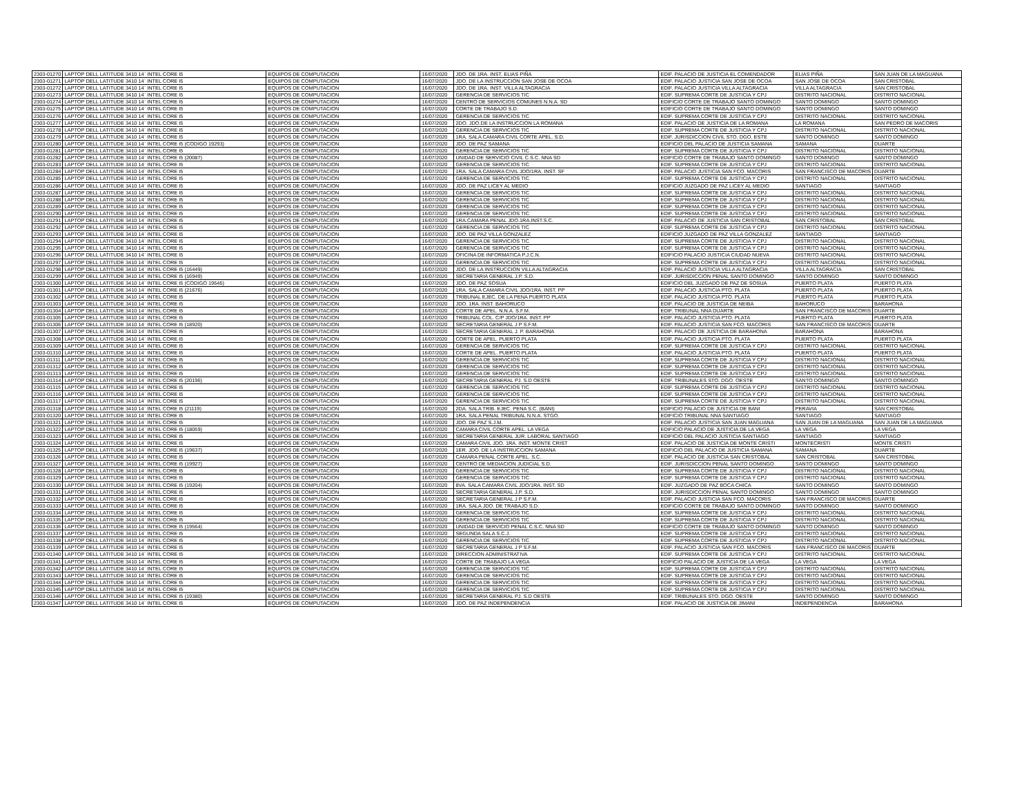| 2303-01270 | LAPTOP DELL LATITUDE 3410 14¨ INTEL CORE I5 | EQUIPOS DE COMPUTACION | 16/07/2020 | JDO. DE 1RA. INST. ELIAS PIÑA | EDIF. PALACIO DE JUSTICIA EL COMENDADOR | ELIAS PIÑA | SAN JUAN DE LA MAGUANA |
| 2303-01271 | LAPTOP DELL LATITUDE 3410 14¨ INTEL CORE I5 | EQUIPOS DE COMPUTACION | 16/07/2020 | JDO. DE LA INSTRUCCION SAN JOSE DE OCOA | EDIF. PALACIO JUSTICIA SAN JOSE DE OCOA | SAN JOSE DE OCOA | SAN CRISTOBAL |
| 2303-01272 | LAPTOP DELL LATITUDE 3410 14¨ INTEL CORE I5 | EQUIPOS DE COMPUTACION | 16/07/2020 | JDO. DE 1RA. INST. VILLA ALTAGRACIA | EDIF. PALACIO JUSTICIA VILLA ALTAGRACIA | VILLA ALTAGRACIA | SAN CRISTOBAL |
| 2303-01273 | LAPTOP DELL LATITUDE 3410 14¨ INTEL CORE I5 | EQUIPOS DE COMPUTACION | 16/07/2020 | GERENCIA DE SERVICIOS TIC | EDIF. SUPREMA CORTE DE JUSTICIA Y CPJ | DISTRITO NACIONAL | DISTRITO NACIONAL |
| 2303-01274 | LAPTOP DELL LATITUDE 3410 14¨ INTEL CORE I5 | EQUIPOS DE COMPUTACION | 16/07/2020 | CENTRO DE SERVICIOS COMUNES N.N.A. SD | EDIFICIO CORTE DE TRABAJO SANTO DOMINGO | SANTO DOMINGO | SANTO DOMINGO |
| 2303-01275 | LAPTOP DELL LATITUDE 3410 14¨ INTEL CORE I5 | EQUIPOS DE COMPUTACION | 16/07/2020 | CORTE DE TRABAJO S.D. | EDIFICIO CORTE DE TRABAJO SANTO DOMINGO | SANTO DOMINGO | SANTO DOMINGO |
| 2303-01276 | LAPTOP DELL LATITUDE 3410 14¨ INTEL CORE I5 | EQUIPOS DE COMPUTACION | 16/07/2020 | GERENCIA DE SERVICIOS TIC | EDIF. SUPREMA CORTE DE JUSTICIA Y CPJ | DISTRITO NACIONAL | DISTRITO NACIONAL |
| 2303-01277 | LAPTOP DELL LATITUDE 3410 14¨ INTEL CORE I5 | EQUIPOS DE COMPUTACION | 16/07/2020 | 2DO. JDO.DE LA INSTRUCCION LA ROMANA | EDIF. PALACIO DE JUSTICIA DE LA ROMANA | LA ROMANA | SAN PEDRO DE MACORIS |
| 2303-01278 | LAPTOP DELL LATITUDE 3410 14¨ INTEL CORE I5 | EQUIPOS DE COMPUTACION | 16/07/2020 | GERENCIA DE SERVICIOS TIC | EDIF. SUPREMA CORTE DE JUSTICIA Y CPJ | DISTRITO NACIONAL | DISTRITO NACIONAL |
| 2303-01279 | LAPTOP DELL LATITUDE 3410 14¨ INTEL CORE I5 | EQUIPOS DE COMPUTACION | 16/07/2020 | 1RA. SALA CAMARA CIVIL CORTE APEL. S.D. | EDIF. JURISDICCION CIVIL STO. DGO. ESTE | SANTO DOMINGO | SANTO DOMINGO |
| 2303-01280 | LAPTOP DELL LATITUDE 3410 14¨ INTEL CORE I5 (CODIGO 19293) | EQUIPOS DE COMPUTACION | 16/07/2020 | JDO. DE PAZ SAMANA | EDIFICIO DEL PALACIO DE JUSTICIA SAMANA | SAMANA | DUARTE |
| 2303-01281 | LAPTOP DELL LATITUDE 3410 14¨ INTEL CORE I5 | EQUIPOS DE COMPUTACION | 16/07/2020 | GERENCIA DE SERVICIOS TIC | EDIF. SUPREMA CORTE DE JUSTICIA Y CPJ | DISTRITO NACIONAL | DISTRITO NACIONAL |
| 2303-01282 | LAPTOP DELL LATITUDE 3410 14¨ INTEL CORE I5 (20087) | EQUIPOS DE COMPUTACION | 16/07/2020 | UNIDAD DE SERVICIO CIVIL C.S.C. NNA SD | EDIFICIO CORTE DE TRABAJO SANTO DOMINGO | SANTO DOMINGO | SANTO DOMINGO |
| 2303-01283 | LAPTOP DELL LATITUDE 3410 14¨ INTEL CORE I5 | EQUIPOS DE COMPUTACION | 16/07/2020 | GERENCIA DE SERVICIOS TIC | EDIF. SUPREMA CORTE DE JUSTICIA Y CPJ | DISTRITO NACIONAL | DISTRITO NACIONAL |
| 2303-01284 | LAPTOP DELL LATITUDE 3410 14¨ INTEL CORE I5 | EQUIPOS DE COMPUTACION | 16/07/2020 | 1RA. SALA CAMARA CIVIL JDO/1RA. INST. SF | EDIF. PALACIO JUSTICIA SAN FCO. MACORIS | SAN FRANCISCO DE MACORIS | DUARTE |
| 2303-01285 | LAPTOP DELL LATITUDE 3410 14¨ INTEL CORE I5 | EQUIPOS DE COMPUTACION | 16/07/2020 | GERENCIA DE SERVICIOS TIC | EDIF. SUPREMA CORTE DE JUSTICIA Y CPJ | DISTRITO NACIONAL | DISTRITO NACIONAL |
| 2303-01286 | LAPTOP DELL LATITUDE 3410 14¨ INTEL CORE I5 | EQUIPOS DE COMPUTACION | 16/07/2020 | JDO. DE PAZ LICEY AL MEDIO | EDIFICIO JUZGADO DE PAZ LICEY AL MEDIO | SANTIAGO | SANTIAGO |
| 2303-01287 | LAPTOP DELL LATITUDE 3410 14¨ INTEL CORE I5 | EQUIPOS DE COMPUTACION | 16/07/2020 | GERENCIA DE SERVICIOS TIC | EDIF. SUPREMA CORTE DE JUSTICIA Y CPJ | DISTRITO NACIONAL | DISTRITO NACIONAL |
| 2303-01288 | LAPTOP DELL LATITUDE 3410 14¨ INTEL CORE I5 | EQUIPOS DE COMPUTACION | 16/07/2020 | GERENCIA DE SERVICIOS TIC | EDIF. SUPREMA CORTE DE JUSTICIA Y CPJ | DISTRITO NACIONAL | DISTRITO NACIONAL |
| 2303-01289 | LAPTOP DELL LATITUDE 3410 14¨ INTEL CORE I5 | EQUIPOS DE COMPUTACION | 16/07/2020 | GERENCIA DE SERVICIOS TIC | EDIF. SUPREMA CORTE DE JUSTICIA Y CPJ | DISTRITO NACIONAL | DISTRITO NACIONAL |
| 2303-01290 | LAPTOP DELL LATITUDE 3410 14¨ INTEL CORE I5 | EQUIPOS DE COMPUTACION | 16/07/2020 | GERENCIA DE SERVICIOS TIC | EDIF. SUPREMA CORTE DE JUSTICIA Y CPJ | DISTRITO NACIONAL | DISTRITO NACIONAL |
| 2303-01291 | LAPTOP DELL LATITUDE 3410 14¨ INTEL CORE I5 | EQUIPOS DE COMPUTACION | 16/07/2020 | 1RA.CAMARA PENAL JDO.1RA.INST.S.C. | EDIF. PALACIO DE JUSTICIA SAN CRISTOBAL | SAN CRISTOBAL | SAN CRISTOBAL |
| 2303-01292 | LAPTOP DELL LATITUDE 3410 14¨ INTEL CORE I5 | EQUIPOS DE COMPUTACION | 16/07/2020 | GERENCIA DE SERVICIOS TIC | EDIF. SUPREMA CORTE DE JUSTICIA Y CPJ | DISTRITO NACIONAL | DISTRITO NACIONAL |
| 2303-01293 | LAPTOP DELL LATITUDE 3410 14¨ INTEL CORE I5 | EQUIPOS DE COMPUTACION | 16/07/2020 | JDO. DE PAZ VILLA GONZALEZ | EDIFICIO JUZGADO DE PAZ VILLA GONZALEZ | SANTIAGO | SANTIAGO |
| 2303-01294 | LAPTOP DELL LATITUDE 3410 14¨ INTEL CORE I5 | EQUIPOS DE COMPUTACION | 16/07/2020 | GERENCIA DE SERVICIOS TIC | EDIF. SUPREMA CORTE DE JUSTICIA Y CPJ | DISTRITO NACIONAL | DISTRITO NACIONAL |
| 2303-01295 | LAPTOP DELL LATITUDE 3410 14¨ INTEL CORE I5 | EQUIPOS DE COMPUTACION | 16/07/2020 | GERENCIA DE SERVICIOS TIC | EDIF. SUPREMA CORTE DE JUSTICIA Y CPJ | DISTRITO NACIONAL | DISTRITO NACIONAL |
| 2303-01296 | LAPTOP DELL LATITUDE 3410 14¨ INTEL CORE I5 | EQUIPOS DE COMPUTACION | 16/07/2020 | OFICINA DE INFORMATICA P.J.C.N. | EDIFICIO PALACIO JUSTICIA CIUDAD NUEVA | DISTRITO NACIONAL | DISTRITO NACIONAL |
| 2303-01297 | LAPTOP DELL LATITUDE 3410 14¨ INTEL CORE I5 | EQUIPOS DE COMPUTACION | 16/07/2020 | GERENCIA DE SERVICIOS TIC | EDIF. SUPREMA CORTE DE JUSTICIA Y CPJ | DISTRITO NACIONAL | DISTRITO NACIONAL |
| 2303-01298 | LAPTOP DELL LATITUDE 3410 14¨ INTEL CORE I5 (16449) | EQUIPOS DE COMPUTACION | 16/07/2020 | JDO. DE LA INSTRUCCION VILLA ALTAGRACIA | EDIF. PALACIO JUSTICIA VILLA ALTAGRACIA | VILLA ALTAGRACIA | SAN CRISTOBAL |
| 2303-01299 | LAPTOP DELL LATITUDE 3410 14¨ INTEL CORE I5 (16949) | EQUIPOS DE COMPUTACION | 16/07/2020 | SECRETARIA GENERAL J.P. S.D. | EDIF. JURISDICCION PENAL SANTO DOMINGO | SANTO DOMINGO | SANTO DOMINGO |
| 2303-01300 | LAPTOP DELL LATITUDE 3410 14¨ INTEL CORE I5 (CODIGO 19545) | EQUIPOS DE COMPUTACION | 16/07/2020 | JDO. DE PAZ SOSUA | EDIFICIO DEL JUZGADO DE PAZ DE SOSUA | PUERTO PLATA | PUERTO PLATA |
| 2303-01301 | LAPTOP DELL LATITUDE 3410 14¨ INTEL CORE I5 (21676) | EQUIPOS DE COMPUTACION | 16/07/2020 | 1RA. SALA CAMARA CIVIL JDO/1RA. INST. PP | EDIF. PALACIO JUSTICIA PTO. PLATA | PUERTO PLATA | PUERTO PLATA |
| 2303-01302 | LAPTOP DELL LATITUDE 3410 14¨ INTEL CORE I5 | EQUIPOS DE COMPUTACION | 16/07/2020 | TRIBUNAL EJEC. DE LA PENA PUERTO PLATA | EDIF. PALACIO JUSTICIA PTO. PLATA | PUERTO PLATA | PUERTO PLATA |
| 2303-01303 | LAPTOP DELL LATITUDE 3410 14¨ INTEL CORE I5 | EQUIPOS DE COMPUTACION | 16/07/2020 | JDO. 1RA. INST. BAHORUCO | EDIF. PALACIO DE JUSTICIA DE NEIBA | BAHORUCO | BARAHONA |
| 2303-01304 | LAPTOP DELL LATITUDE 3410 14¨ INTEL CORE I5 | EQUIPOS DE COMPUTACION | 16/07/2020 | CORTE DE APEL. N.N.A. S.F.M. | EDIF. TRIBUNAL NNA DUARTE | SAN FRANCISCO DE MACORIS | DUARTE |
| 2303-01305 | LAPTOP DELL LATITUDE 3410 14¨ INTEL CORE I5 | EQUIPOS DE COMPUTACION | 16/07/2020 | TRIBUNAL COL. C/P JDO/1RA. INST. PP | EDIF. PALACIO JUSTICIA PTO. PLATA | PUERTO PLATA | PUERTO PLATA |
| 2303-01306 | LAPTOP DELL LATITUDE 3410 14¨ INTEL CORE I5 (18920) | EQUIPOS DE COMPUTACION | 16/07/2020 | SECRETARIA GENERAL J P S.F.M. | EDIF. PALACIO JUSTICIA SAN FCO. MACORIS | SAN FRANCISCO DE MACORIS | DUARTE |
| 2303-01307 | LAPTOP DELL LATITUDE 3410 14¨ INTEL CORE I5 | EQUIPOS DE COMPUTACION | 16/07/2020 | SECRETARIA GENERAL J. P. BARAHONA | EDIF. PALACIO DE JUSTICIA DE BARAHONA | BARAHONA | BARAHONA |
| 2303-01308 | LAPTOP DELL LATITUDE 3410 14¨ INTEL CORE I5 | EQUIPOS DE COMPUTACION | 16/07/2020 | CORTE DE APEL. PUERTO PLATA | EDIF. PALACIO JUSTICIA PTO. PLATA | PUERTO PLATA | PUERTO PLATA |
| 2303-01309 | LAPTOP DELL LATITUDE 3410 14¨ INTEL CORE I5 | EQUIPOS DE COMPUTACION | 16/07/2020 | GERENCIA DE SERVICIOS TIC | EDIF. SUPREMA CORTE DE JUSTICIA Y CPJ | DISTRITO NACIONAL | DISTRITO NACIONAL |
| 2303-01310 | LAPTOP DELL LATITUDE 3410 14¨ INTEL CORE I5 | EQUIPOS DE COMPUTACION | 16/07/2020 | CORTE DE APEL. PUERTO PLATA | EDIF. PALACIO JUSTICIA PTO. PLATA | PUERTO PLATA | PUERTO PLATA |
| 2303-01311 | LAPTOP DELL LATITUDE 3410 14¨ INTEL CORE I5 | EQUIPOS DE COMPUTACION | 16/07/2020 | GERENCIA DE SERVICIOS TIC | EDIF. SUPREMA CORTE DE JUSTICIA Y CPJ | DISTRITO NACIONAL | DISTRITO NACIONAL |
| 2303-01312 | LAPTOP DELL LATITUDE 3410 14¨ INTEL CORE I5 | EQUIPOS DE COMPUTACION | 16/07/2020 | GERENCIA DE SERVICIOS TIC | EDIF. SUPREMA CORTE DE JUSTICIA Y CPJ | DISTRITO NACIONAL | DISTRITO NACIONAL |
| 2303-01313 | LAPTOP DELL LATITUDE 3410 14¨ INTEL CORE I5 | EQUIPOS DE COMPUTACION | 16/07/2020 | GERENCIA DE SERVICIOS TIC | EDIF. SUPREMA CORTE DE JUSTICIA Y CPJ | DISTRITO NACIONAL | DISTRITO NACIONAL |
| 2303-01314 | LAPTOP DELL LATITUDE 3410 14¨ INTEL CORE I5 (20196) | EQUIPOS DE COMPUTACION | 16/07/2020 | SECRETARIA GENERAL PJ. S.D OESTE | EDIF. TRIBUNALES STO. DGO. OESTE | SANTO DOMINGO | SANTO DOMINGO |
| 2303-01315 | LAPTOP DELL LATITUDE 3410 14¨ INTEL CORE I5 | EQUIPOS DE COMPUTACION | 16/07/2020 | GERENCIA DE SERVICIOS TIC | EDIF. SUPREMA CORTE DE JUSTICIA Y CPJ | DISTRITO NACIONAL | DISTRITO NACIONAL |
| 2303-01316 | LAPTOP DELL LATITUDE 3410 14¨ INTEL CORE I5 | EQUIPOS DE COMPUTACION | 16/07/2020 | GERENCIA DE SERVICIOS TIC | EDIF. SUPREMA CORTE DE JUSTICIA Y CPJ | DISTRITO NACIONAL | DISTRITO NACIONAL |
| 2303-01317 | LAPTOP DELL LATITUDE 3410 14¨ INTEL CORE I5 | EQUIPOS DE COMPUTACION | 16/07/2020 | GERENCIA DE SERVICIOS TIC | EDIF. SUPREMA CORTE DE JUSTICIA Y CPJ | DISTRITO NACIONAL | DISTRITO NACIONAL |
| 2303-01318 | LAPTOP DELL LATITUDE 3410 14¨ INTEL CORE I5 (21119) | EQUIPOS DE COMPUTACION | 16/07/2020 | 2DA. SALA TRIB. EJEC. PENA S.C. (BANI) | EDIFICIO PALACIO DE JUSTICIA DE BANI | PERAVIA | SAN CRISTOBAL |
| 2303-01320 | LAPTOP DELL LATITUDE 3410 14¨ INTEL CORE I5 | EQUIPOS DE COMPUTACION | 16/07/2020 | 1RA. SALA PENAL TRIBUNAL N.N.A. STGO. | EDIFICIO TRIBUNAL NNA SANTIAGO | SANTIAGO | SANTIAGO |
| 2303-01321 | LAPTOP DELL LATITUDE 3410 14¨ INTEL CORE I5 | EQUIPOS DE COMPUTACION | 16/07/2020 | JDO. DE PAZ S.J.M. | EDIF. PALACIO JUSTICIA SAN JUAN MAGUANA | SAN JUAN DE LA MAGUANA | SAN JUAN DE LA MAGUANA |
| 2303-01322 | LAPTOP DELL LATITUDE 3410 14¨ INTEL CORE I5 (18059) | EQUIPOS DE COMPUTACION | 16/07/2020 | CAMARA CIVIL CORTE APEL. LA VEGA | EDIFICIO PALACIO DE JUSTICIA DE LA VEGA | LA VEGA | LA VEGA |
| 2303-01323 | LAPTOP DELL LATITUDE 3410 14¨ INTEL CORE I5 | EQUIPOS DE COMPUTACION | 16/07/2020 | SECRETARIA GENERAL JUR. LABORAL SANTIAGO | EDIFICIO DEL PALACIO JUSTICIA SANTIAGO | SANTIAGO | SANTIAGO |
| 2303-01324 | LAPTOP DELL LATITUDE 3410 14¨ INTEL CORE I5 | EQUIPOS DE COMPUTACION | 16/07/2020 | CAMARA CIVIL JDO. 1RA. INST. MONTE CRIST | EDIF. PALACIO DE JUSTICIA DE MONTE CRISTI | MONTECRISTI | MONTE CRISTI |
| 2303-01325 | LAPTOP DELL LATITUDE 3410 14¨ INTEL CORE I5 (19637) | EQUIPOS DE COMPUTACION | 16/07/2020 | 1ER. JDO. DE LA INSTRUCCION SAMANA | EDIFICIO DEL PALACIO DE JUSTICIA SAMANA | SAMANA | DUARTE |
| 2303-01326 | LAPTOP DELL LATITUDE 3410 14¨ INTEL CORE I5 | EQUIPOS DE COMPUTACION | 16/07/2020 | CAMARA PENAL CORTE APEL. S.C. | EDIF. PALACIO DE JUSTICIA SAN CRISTOBAL | SAN CRISTOBAL | SAN CRISTOBAL |
| 2303-01327 | LAPTOP DELL LATITUDE 3410 14¨ INTEL CORE I5 (19927) | EQUIPOS DE COMPUTACION | 16/07/2020 | CENTRO DE MEDIACION JUDICIAL S.D. | EDIF. JURISDICCION PENAL SANTO DOMINGO | SANTO DOMINGO | SANTO DOMINGO |
| 2303-01328 | LAPTOP DELL LATITUDE 3410 14¨ INTEL CORE I5 | EQUIPOS DE COMPUTACION | 16/07/2020 | GERENCIA DE SERVICIOS TIC | EDIF. SUPREMA CORTE DE JUSTICIA Y CPJ | DISTRITO NACIONAL | DISTRITO NACIONAL |
| 2303-01329 | LAPTOP DELL LATITUDE 3410 14¨ INTEL CORE I5 | EQUIPOS DE COMPUTACION | 16/07/2020 | GERENCIA DE SERVICIOS TIC | EDIF. SUPREMA CORTE DE JUSTICIA Y CPJ | DISTRITO NACIONAL | DISTRITO NACIONAL |
| 2303-01330 | LAPTOP DELL LATITUDE 3410 14¨ INTEL CORE I5 (19204) | EQUIPOS DE COMPUTACION | 16/07/2020 | 8VA. SALA CAMARA CIVIL JDO/1RA. INST. SD | EDIF. JUZGADO DE PAZ BOCA CHICA | SANTO DOMINGO | SANTO DOMINGO |
| 2303-01331 | LAPTOP DELL LATITUDE 3410 14¨ INTEL CORE I5 | EQUIPOS DE COMPUTACION | 16/07/2020 | SECRETARIA GENERAL J.P. S.D. | EDIF. JURISDICCION PENAL SANTO DOMINGO | SANTO DOMINGO | SANTO DOMINGO |
| 2303-01332 | LAPTOP DELL LATITUDE 3410 14¨ INTEL CORE I5 | EQUIPOS DE COMPUTACION | 16/07/2020 | SECRETARIA GENERAL J P S.F.M. | EDIF. PALACIO JUSTICIA SAN FCO. MACORIS | SAN FRANCISCO DE MACORIS | DUARTE |
| 2303-01333 | LAPTOP DELL LATITUDE 3410 14¨ INTEL CORE I5 | EQUIPOS DE COMPUTACION | 16/07/2020 | 1RA. SALA JDO. DE TRABAJO S.D. | EDIFICIO CORTE DE TRABAJO SANTO DOMINGO | SANTO DOMINGO | SANTO DOMINGO |
| 2303-01334 | LAPTOP DELL LATITUDE 3410 14¨ INTEL CORE I5 | EQUIPOS DE COMPUTACION | 16/07/2020 | GERENCIA DE SERVICIOS TIC | EDIF. SUPREMA CORTE DE JUSTICIA Y CPJ | DISTRITO NACIONAL | DISTRITO NACIONAL |
| 2303-01335 | LAPTOP DELL LATITUDE 3410 14¨ INTEL CORE I5 | EQUIPOS DE COMPUTACION | 16/07/2020 | GERENCIA DE SERVICIOS TIC | EDIF. SUPREMA CORTE DE JUSTICIA Y CPJ | DISTRITO NACIONAL | DISTRITO NACIONAL |
| 2303-01336 | LAPTOP DELL LATITUDE 3410 14¨ INTEL CORE I5 (19564) | EQUIPOS DE COMPUTACION | 16/07/2020 | UNIDAD DE SERVICIO PENAL C.S.C. NNA SD | EDIFICIO CORTE DE TRABAJO SANTO DOMINGO | SANTO DOMINGO | SANTO DOMINGO |
| 2303-01337 | LAPTOP DELL LATITUDE 3410 14¨ INTEL CORE I5 | EQUIPOS DE COMPUTACION | 16/07/2020 | SEGUNDA SALA S.C.J. | EDIF. SUPREMA CORTE DE JUSTICIA Y CPJ | DISTRITO NACIONAL | DISTRITO NACIONAL |
| 2303-01338 | LAPTOP DELL LATITUDE 3410 14¨ INTEL CORE I5 | EQUIPOS DE COMPUTACION | 16/07/2020 | GERENCIA DE SERVICIOS TIC | EDIF. SUPREMA CORTE DE JUSTICIA Y CPJ | DISTRITO NACIONAL | DISTRITO NACIONAL |
| 2303-01339 | LAPTOP DELL LATITUDE 3410 14¨ INTEL CORE I5 | EQUIPOS DE COMPUTACION | 16/07/2020 | SECRETARIA GENERAL J P S.F.M. | EDIF. PALACIO JUSTICIA SAN FCO. MACORIS | SAN FRANCISCO DE MACORIS | DUARTE |
| 2303-01340 | LAPTOP DELL LATITUDE 3410 14¨ INTEL CORE I5 | EQUIPOS DE COMPUTACION | 16/07/2020 | DIRECCION ADMINISTRATIVA | EDIF. SUPREMA CORTE DE JUSTICIA Y CPJ | DISTRITO NACIONAL | DISTRITO NACIONAL |
| 2303-01341 | LAPTOP DELL LATITUDE 3410 14¨ INTEL CORE I5 | EQUIPOS DE COMPUTACION | 16/07/2020 | CORTE DE TRABAJO LA VEGA | EDIFICIO PALACIO DE JUSTICIA DE LA VEGA | LA VEGA | LA VEGA |
| 2303-01342 | LAPTOP DELL LATITUDE 3410 14¨ INTEL CORE I5 | EQUIPOS DE COMPUTACION | 16/07/2020 | GERENCIA DE SERVICIOS TIC | EDIF. SUPREMA CORTE DE JUSTICIA Y CPJ | DISTRITO NACIONAL | DISTRITO NACIONAL |
| 2303-01343 | LAPTOP DELL LATITUDE 3410 14¨ INTEL CORE I5 | EQUIPOS DE COMPUTACION | 16/07/2020 | GERENCIA DE SERVICIOS TIC | EDIF. SUPREMA CORTE DE JUSTICIA Y CPJ | DISTRITO NACIONAL | DISTRITO NACIONAL |
| 2303-01344 | LAPTOP DELL LATITUDE 3410 14¨ INTEL CORE I5 | EQUIPOS DE COMPUTACION | 16/07/2020 | GERENCIA DE SERVICIOS TIC | EDIF. SUPREMA CORTE DE JUSTICIA Y CPJ | DISTRITO NACIONAL | DISTRITO NACIONAL |
| 2303-01345 | LAPTOP DELL LATITUDE 3410 14¨ INTEL CORE I5 | EQUIPOS DE COMPUTACION | 16/07/2020 | GERENCIA DE SERVICIOS TIC | EDIF. SUPREMA CORTE DE JUSTICIA Y CPJ | DISTRITO NACIONAL | DISTRITO NACIONAL |
| 2303-01346 | LAPTOP DELL LATITUDE 3410 14¨ INTEL CORE I5 (19380) | EQUIPOS DE COMPUTACION | 16/07/2020 | SECRETARIA GENERAL PJ. S.D OESTE | EDIF. TRIBUNALES STO. DGO. OESTE | SANTO DOMINGO | SANTO DOMINGO |
| 2303-01347 | LAPTOP DELL LATITUDE 3410 14¨ INTEL CORE I5 | EQUIPOS DE COMPUTACION | 16/07/2020 | JDO. DE PAZ INDEPENDENCIA | EDIF. PALACIO DE JUSTICIA DE JIMANI | INDEPENDENCIA | BARAHONA |